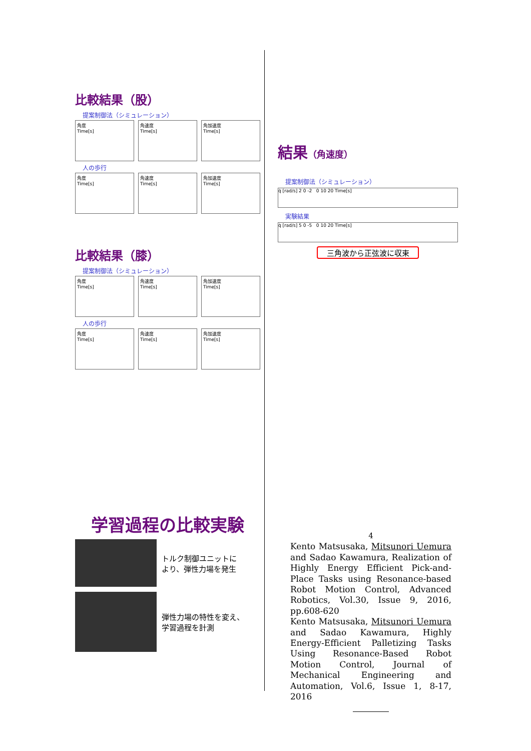比較結果（股）
提案制御法（シミュレーション）
角度
Time[s]
角速度
Time[s]
角加速度
Time[s]
人の歩行
角度
Time[s]
角速度
Time[s]
角加速度
Time[s]
比較結果（膝）
提案制御法（シミュレーション）
角度
Time[s]
角速度
Time[s]
角加速度
Time[s]
人の歩行
角度
Time[s]
角速度
Time[s]
角加速度
Time[s]
学習過程の比較実験
トルク制御ユニットに
より、弾性力場を発生
弾性力場の特性を変え、
学習過程を計測
結果（角速度）
提案制御法（シミュレーション）
q̇ [rad/s] 2 0 -2 0 10 20 Time[s]
実験結果
q̇ [rad/s] 5 0 -5 0 10 20 Time[s]
三角波から正弦波に収束
4
Kento Matsusaka, Mitsunori Uemura and Sadao Kawamura, Realization of Highly Energy Efficient Pick-and-Place Tasks using Resonance-based Robot Motion Control, Advanced Robotics, Vol.30, Issue 9, 2016, pp.608-620
Kento Matsusaka, Mitsunori Uemura and Sadao Kawamura, Highly Energy-Efficient Palletizing Tasks Using Resonance-Based Robot Motion Control, Journal of Mechanical Engineering and Automation, Vol.6, Issue 1, 8-17, 2016